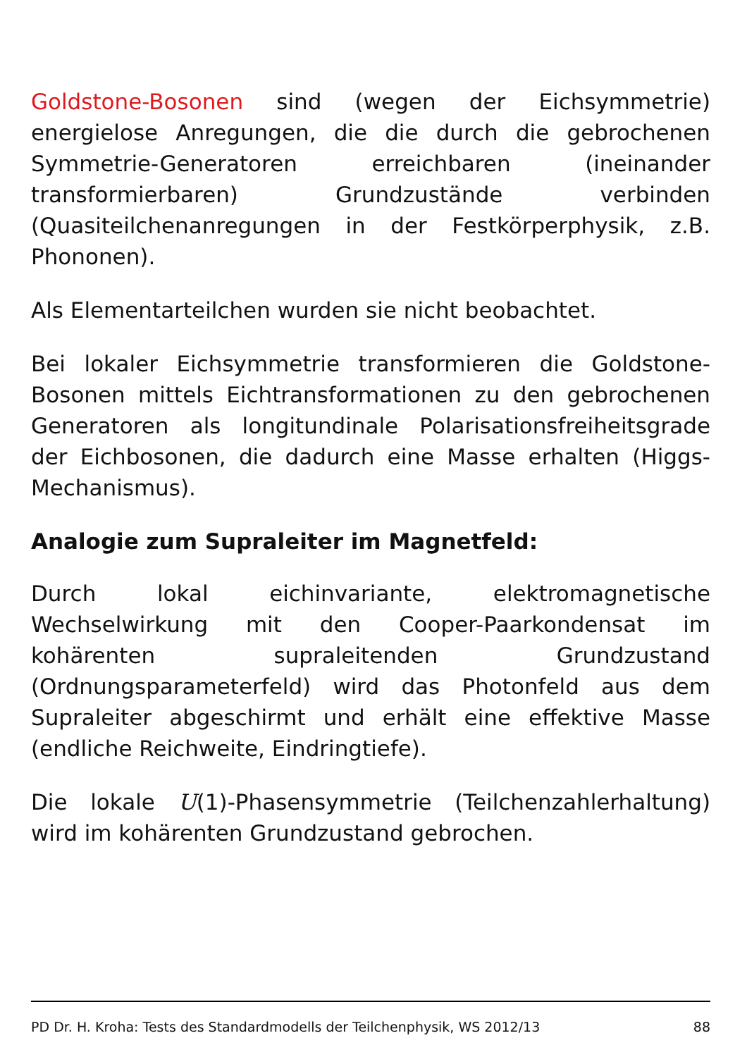Goldstone-Bosonen sind (wegen der Eichsymmetrie) energielose Anregungen, die die durch die gebrochenen Symmetrie-Generatoren erreichbaren (ineinander transformierbaren) Grundzustände verbinden (Quasiteilchenanregungen in der Festkörperphysik, z.B. Phononen).
Als Elementarteilchen wurden sie nicht beobachtet.
Bei lokaler Eichsymmetrie transformieren die Goldstone-Bosonen mittels Eichtransformationen zu den gebrochenen Generatoren als longitundinale Polarisationsfreiheitsgrade der Eichbosonen, die dadurch eine Masse erhalten (Higgs-Mechanismus).
Analogie zum Supraleiter im Magnetfeld:
Durch lokal eichinvariante, elektromagnetische Wechselwirkung mit den Cooper-Paarkondensat im kohärenten supraleitenden Grundzustand (Ordnungsparameterfeld) wird das Photonfeld aus dem Supraleiter abgeschirmt und erhält eine effektive Masse (endliche Reichweite, Eindringtiefe).
Die lokale U(1)-Phasensymmetrie (Teilchenzahlerhaltung) wird im kohärenten Grundzustand gebrochen.
PD Dr. H. Kroha: Tests des Standardmodells der Teilchenphysik, WS 2012/13 88